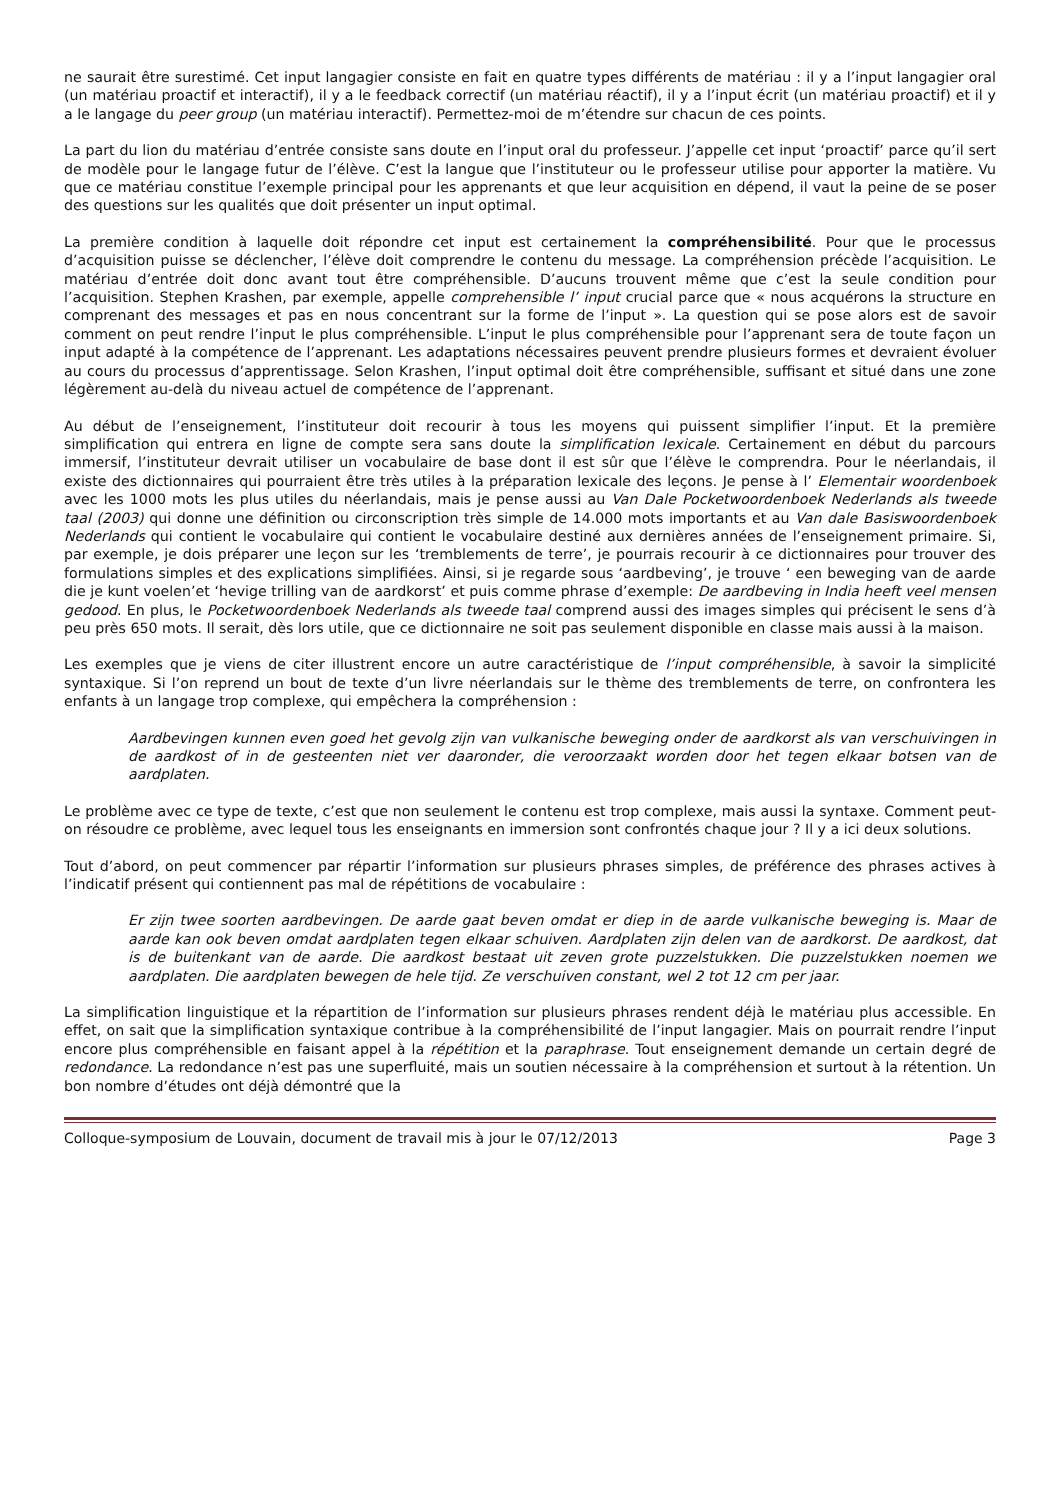ne saurait être surestimé. Cet input langagier consiste en fait en quatre types différents de matériau : il y a l’input langagier oral (un matériau proactif et interactif), il y a le feedback correctif (un matériau réactif), il y a l’input écrit (un matériau proactif) et il y a le langage du peer group (un matériau interactif). Permettez-moi de m’étendre sur chacun de ces points.
La part du lion du matériau d’entrée consiste sans doute en l’input oral du professeur. J’appelle cet input ‘proactif’ parce qu’il sert de modèle pour le langage futur de l’élève. C’est la langue que l’instituteur ou le professeur utilise pour apporter la matière. Vu que ce matériau constitue l’exemple principal pour les apprenants et que leur acquisition en dépend, il vaut la peine de se poser des questions sur les qualités que doit présenter un input optimal.
La première condition à laquelle doit répondre cet input est certainement la compréhensibilité. Pour que le processus d’acquisition puisse se déclencher, l’élève doit comprendre le contenu du message. La compréhension précède l’acquisition. Le matériau d’entrée doit donc avant tout être compréhensible. D’aucuns trouvent même que c’est la seule condition pour l’acquisition. Stephen Krashen, par exemple, appelle comprehensible l’ input crucial parce que « nous acquérons la structure en comprenant des messages et pas en nous concentrant sur la forme de l’input ». La question qui se pose alors est de savoir comment on peut rendre l’input le plus compréhensible. L’input le plus compréhensible pour l’apprenant sera de toute façon un input adapté à la compétence de l’apprenant. Les adaptations nécessaires peuvent prendre plusieurs formes et devraient évoluer au cours du processus d’apprentissage. Selon Krashen, l’input optimal doit être compréhensible, suffisant et situé dans une zone légèrement au-delà du niveau actuel de compétence de l’apprenant.
Au début de l’enseignement, l’instituteur doit recourir à tous les moyens qui puissent simplifier l’input. Et la première simplification qui entrera en ligne de compte sera sans doute la simplification lexicale. Certainement en début du parcours immersif, l’instituteur devrait utiliser un vocabulaire de base dont il est sûr que l’élève le comprendra. Pour le néerlandais, il existe des dictionnaires qui pourraient être très utiles à la préparation lexicale des leçons. Je pense à l’ Elementair woordenboek avec les 1000 mots les plus utiles du néerlandais, mais je pense aussi au Van Dale Pocketwoordenboek Nederlands als tweede taal (2003) qui donne une définition ou circonscription très simple de 14.000 mots importants et au Van dale Basiswoordenboek Nederlands qui contient le vocabulaire qui contient le vocabulaire destiné aux dernières années de l’enseignement primaire. Si, par exemple, je dois préparer une leçon sur les ‘tremblements de terre’, je pourrais recourir à ce dictionnaires pour trouver des formulations simples et des explications simplifiées. Ainsi, si je regarde sous ‘aardbeving’, je trouve ‘ een beweging van de aarde die je kunt voelen’et ‘hevige trilling van de aardkorst’ et puis comme phrase d’exemple: De aardbeving in India heeft veel mensen gedood. En plus, le Pocketwoordenboek Nederlands als tweede taal comprend aussi des images simples qui précisent le sens d’à peu près 650 mots. Il serait, dès lors utile, que ce dictionnaire ne soit pas seulement disponible en classe mais aussi à la maison.
Les exemples que je viens de citer illustrent encore un autre caractéristique de l’input compréhensible, à savoir la simplicité syntaxique. Si l’on reprend un bout de texte d’un livre néerlandais sur le thème des tremblements de terre, on confrontera les enfants à un langage trop complexe, qui empêchera la compréhension :
Aardbevingen kunnen even goed het gevolg zijn van vulkanische beweging onder de aardkorst als van verschuivingen in de aardkost of in de gesteenten niet ver daaronder, die veroorzaakt worden door het tegen elkaar botsen van de aardplaten.
Le problème avec ce type de texte, c’est que non seulement le contenu est trop complexe, mais aussi la syntaxe. Comment peut-on résoudre ce problème, avec lequel tous les enseignants en immersion sont confrontés chaque jour ? Il y a ici deux solutions.
Tout d’abord, on peut commencer par répartir l’information sur plusieurs phrases simples, de préférence des phrases actives à l’indicatif présent qui contiennent pas mal de répétitions de vocabulaire :
Er zijn twee soorten aardbevingen. De aarde gaat beven omdat er diep in de aarde vulkanische beweging is. Maar de aarde kan ook beven omdat aardplaten tegen elkaar schuiven. Aardplaten zijn delen van de aardkorst. De aardkost, dat is de buitenkant van de aarde. Die aardkost bestaat uit zeven grote puzzelstukken. Die puzzelstukken noemen we aardplaten. Die aardplaten bewegen de hele tijd. Ze verschuiven constant, wel 2 tot 12 cm per jaar.
La simplification linguistique et la répartition de l’information sur plusieurs phrases rendent déjà le matériau plus accessible. En effet, on sait que la simplification syntaxique contribue à la compréhensibilité de l’input langagier. Mais on pourrait rendre l’input encore plus compréhensible en faisant appel à la répétition et la paraphrase. Tout enseignement demande un certain degré de redondance. La redondance n’est pas une superfluité, mais un soutien nécessaire à la compréhension et surtout à la rétention. Un bon nombre d’études ont déjà démontré que la
Colloque-symposium de Louvain, document de travail mis à jour le 07/12/2013 Page 3